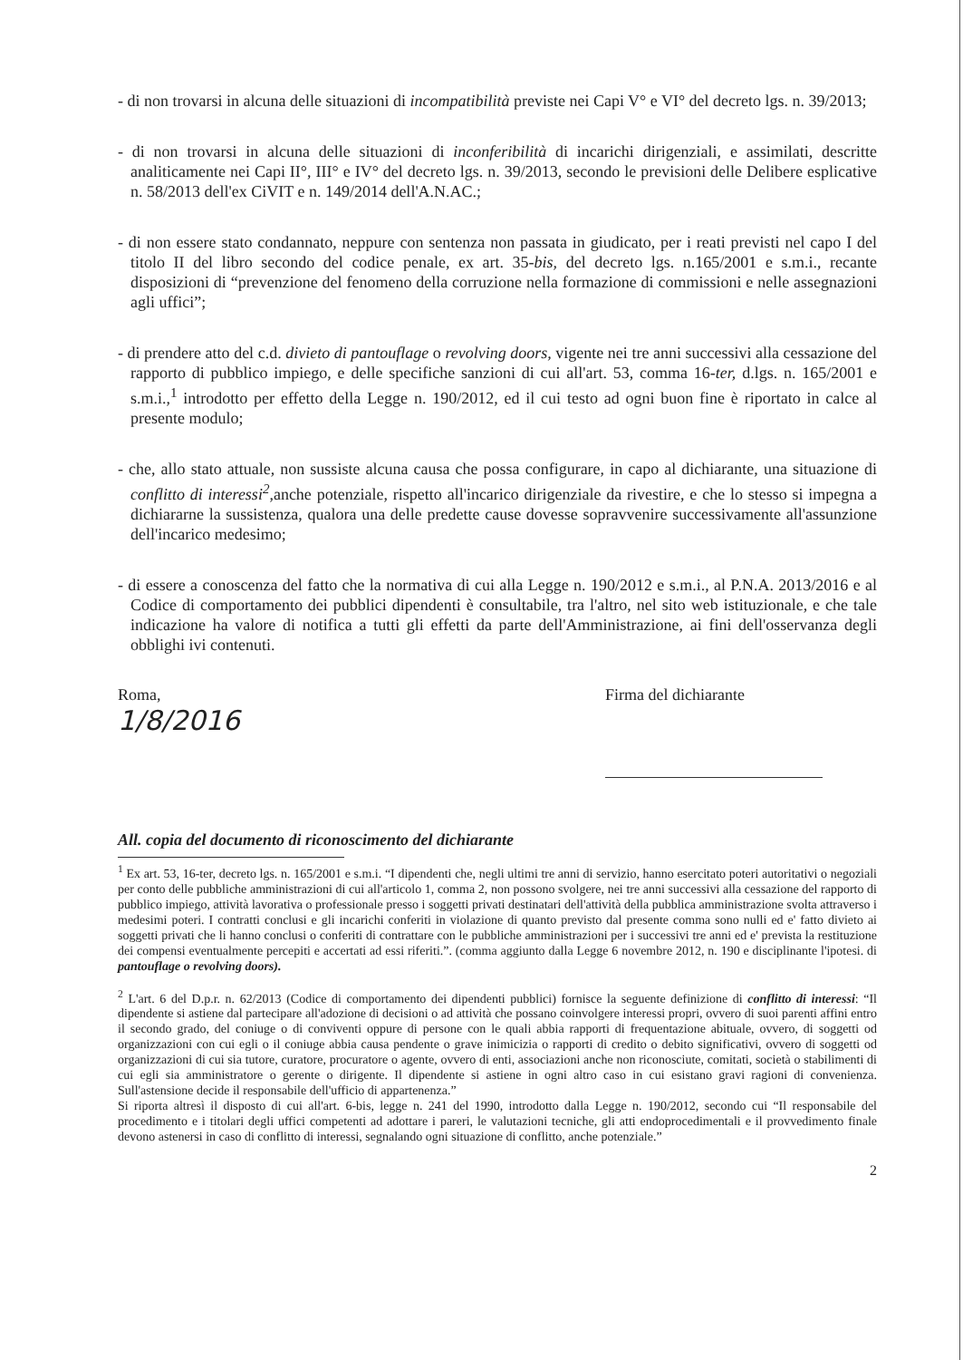- di non trovarsi in alcuna delle situazioni di incompatibilità previste nei Capi V° e VI° del decreto lgs. n. 39/2013;
- di non trovarsi in alcuna delle situazioni di inconferibilità di incarichi dirigenziali, e assimilati, descritte analiticamente nei Capi II°, III° e IV° del decreto lgs. n. 39/2013, secondo le previsioni delle Delibere esplicative n. 58/2013 dell'ex CiVIT e n. 149/2014 dell'A.N.AC.;
- di non essere stato condannato, neppure con sentenza non passata in giudicato, per i reati previsti nel capo I del titolo II del libro secondo del codice penale, ex art. 35-bis, del decreto lgs. n.165/2001 e s.m.i., recante disposizioni di “prevenzione del fenomeno della corruzione nella formazione di commissioni e nelle assegnazioni agli uffici”;
- di prendere atto del c.d. divieto di pantouflage o revolving doors, vigente nei tre anni successivi alla cessazione del rapporto di pubblico impiego, e delle specifiche sanzioni di cui all'art. 53, comma 16-ter, d.lgs. n. 165/2001 e s.m.i.,<sup>1</sup> introdotto per effetto della Legge n. 190/2012, ed il cui testo ad ogni buon fine è riportato in calce al presente modulo;
- che, allo stato attuale, non sussiste alcuna causa che possa configurare, in capo al dichiarante, una situazione di conflitto di interessi<sup>2</sup>,anche potenziale, rispetto all'incarico dirigenziale da rivestire, e che lo stesso si impegna a dichiararne la sussistenza, qualora una delle predette cause dovesse sopravvenire successivamente all'assunzione dell'incarico medesimo;
- di essere a conoscenza del fatto che la normativa di cui alla Legge n. 190/2012 e s.m.i., al P.N.A. 2013/2016 e al Codice di comportamento dei pubblici dipendenti è consultabile, tra l'altro, nel sito web istituzionale, e che tale indicazione ha valore di notifica a tutti gli effetti da parte dell'Amministrazione, ai fini dell'osservanza degli obblighi ivi contenuti.
Roma,
1/8/2016
Firma del dichiarante
All. copia del documento di riconoscimento del dichiarante
<sup>1</sup> Ex art. 53, 16-ter, decreto lgs. n. 165/2001 e s.m.i. “I dipendenti che, negli ultimi tre anni di servizio, hanno esercitato poteri autoritativi o negoziali per conto delle pubbliche amministrazioni di cui all'articolo 1, comma 2, non possono svolgere, nei tre anni successivi alla cessazione del rapporto di pubblico impiego, attività lavorativa o professionale presso i soggetti privati destinatari dell'attività della pubblica amministrazione svolta attraverso i medesimi poteri. I contratti conclusi e gli incarichi conferiti in violazione di quanto previsto dal presente comma sono nulli ed e' fatto divieto ai soggetti privati che li hanno conclusi o conferiti di contrattare con le pubbliche amministrazioni per i successivi tre anni ed e' prevista la restituzione dei compensi eventualmente percepiti e accertati ad essi riferiti.”. (comma aggiunto dalla Legge 6 novembre 2012, n. 190 e disciplinante l'ipotesi. di pantouflage o revolving doors).
<sup>2</sup> L'art. 6 del D.p.r. n. 62/2013 (Codice di comportamento dei dipendenti pubblici) fornisce la seguente definizione di conflitto di interessi: “Il dipendente si astiene dal partecipare all'adozione di decisioni o ad attività che possano coinvolgere interessi propri, ovvero di suoi parenti affini entro il secondo grado, del coniuge o di conviventi oppure di persone con le quali abbia rapporti di frequentazione abituale, ovvero, di soggetti od organizzazioni con cui egli o il coniuge abbia causa pendente o grave inimicizia o rapporti di credito o debito significativi, ovvero di soggetti od organizzazioni di cui sia tutore, curatore, procuratore o agente, ovvero di enti, associazioni anche non riconosciute, comitati, società o stabilimenti di cui egli sia amministratore o gerente o dirigente. Il dipendente si astiene in ogni altro caso in cui esistano gravi ragioni di convenienza. Sull'astensione decide il responsabile dell'ufficio di appartenenza.”
Si riporta altresì il disposto di cui all'art. 6-bis, legge n. 241 del 1990, introdotto dalla Legge n. 190/2012, secondo cui “Il responsabile del procedimento e i titolari degli uffici competenti ad adottare i pareri, le valutazioni tecniche, gli atti endoprocedimentali e il provvedimento finale devono astenersi in caso di conflitto di interessi, segnalando ogni situazione di conflitto, anche potenziale.”
2